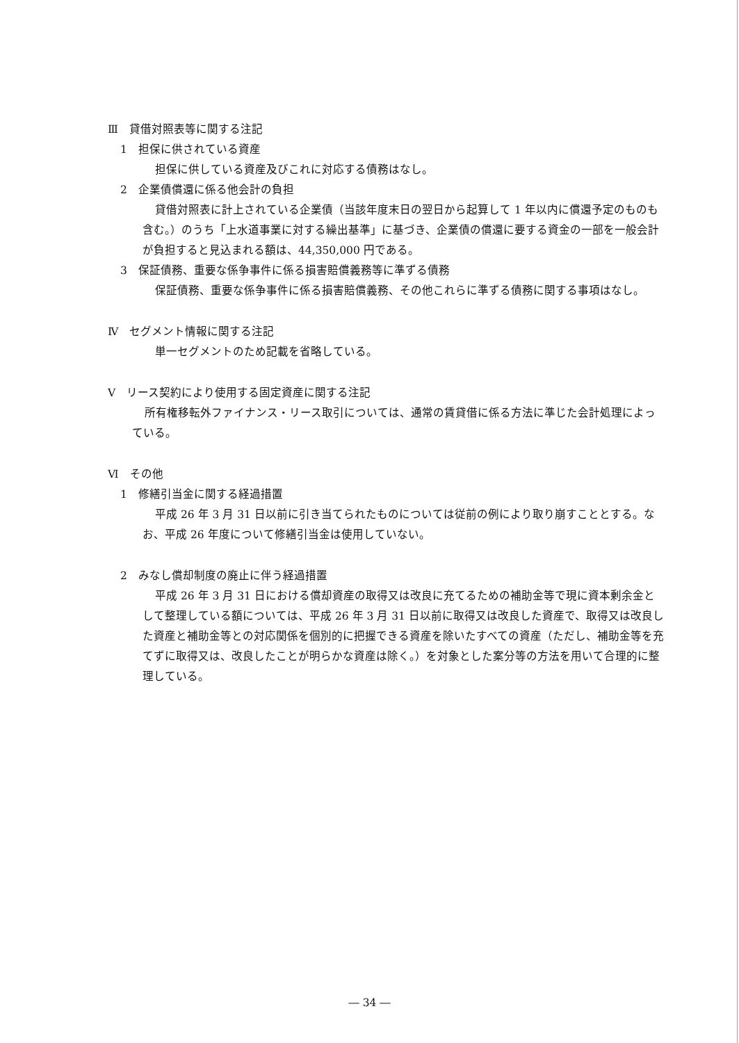Ⅲ　貸借対照表等に関する注記
1　担保に供されている資産
担保に供している資産及びこれに対応する債務はなし。
2　企業債償還に係る他会計の負担
貸借対照表に計上されている企業債（当該年度末日の翌日から起算して 1 年以内に償還予定のものも含む。）のうち「上水道事業に対する繰出基準」に基づき、企業債の償還に要する資金の一部を一般会計が負担すると見込まれる額は、44,350,000 円である。
3　保証債務、重要な係争事件に係る損害賠償義務等に準ずる債務
保証債務、重要な係争事件に係る損害賠償義務、その他これらに準ずる債務に関する事項はなし。
Ⅳ　セグメント情報に関する注記
単一セグメントのため記載を省略している。
Ⅴ　リース契約により使用する固定資産に関する注記
所有権移転外ファイナンス・リース取引については、通常の賃貸借に係る方法に準じた会計処理によっている。
Ⅵ　その他
1　修繕引当金に関する経過措置
平成 26 年 3 月 31 日以前に引き当てられたものについては従前の例により取り崩すこととする。なお、平成 26 年度について修繕引当金は使用していない。
2　みなし償却制度の廃止に伴う経過措置
平成 26 年 3 月 31 日における償却資産の取得又は改良に充てるための補助金等で現に資本剰余金として整理している額については、平成 26 年 3 月 31 日以前に取得又は改良した資産で、取得又は改良した資産と補助金等との対応関係を個別的に把握できる資産を除いたすべての資産（ただし、補助金等を充てずに取得又は、改良したことが明らかな資産は除く。）を対象とした案分等の方法を用いて合理的に整理している。
― 34 ―